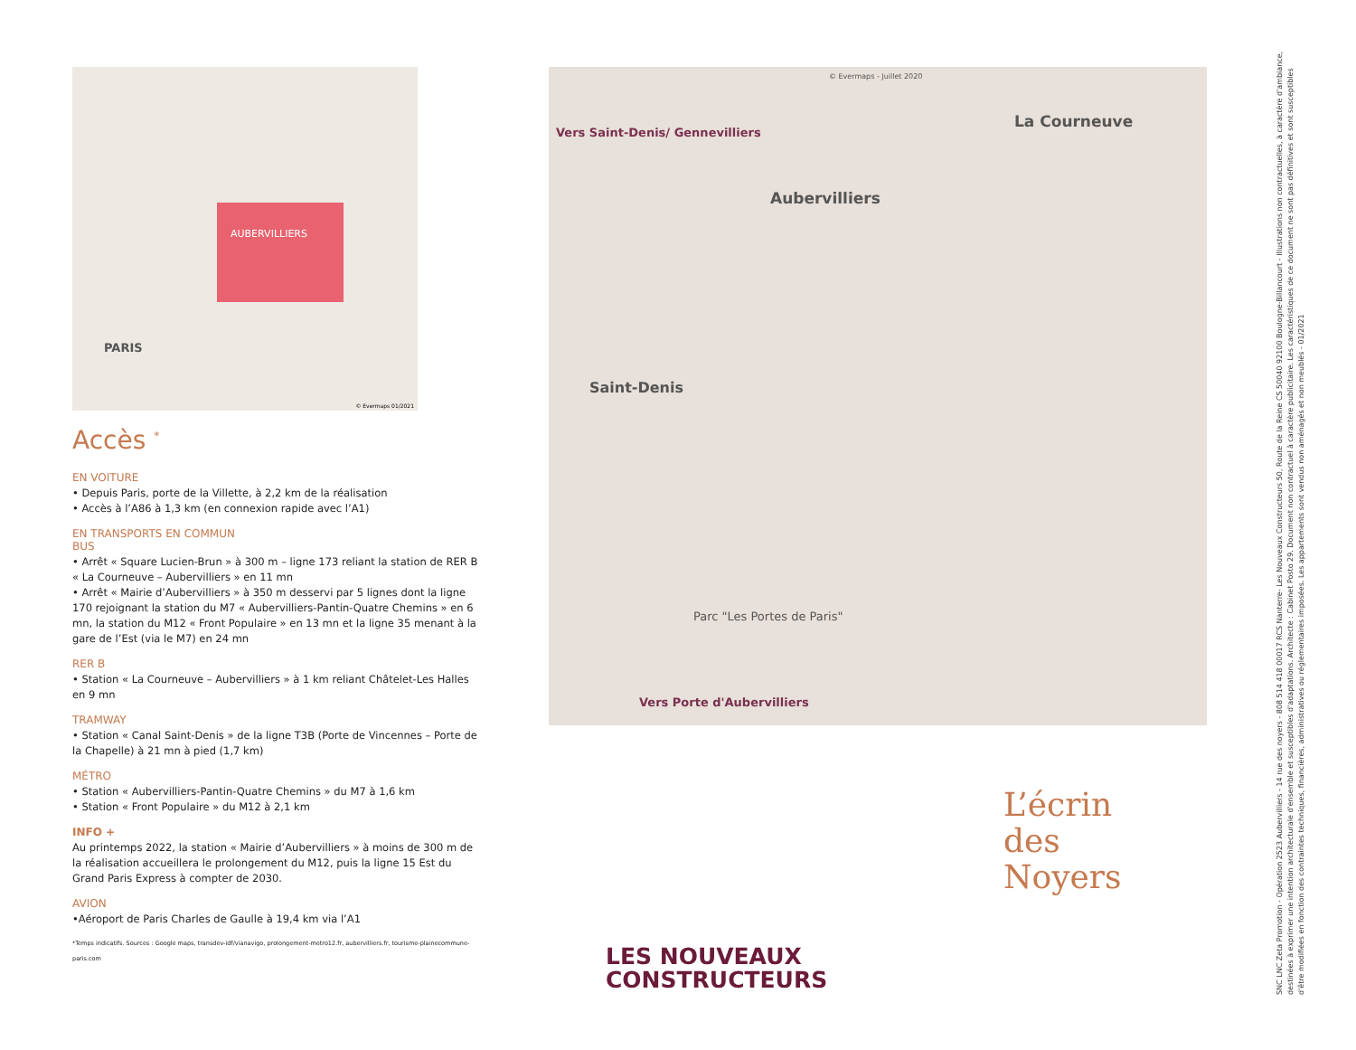AUBERVILLIERS
PARIS
© Evermaps 01/2021
Accès <sup>*</sup>
EN VOITURE
• Depuis Paris, porte de la Villette, à 2,2 km de la réalisation
• Accès à l’A86 à 1,3 km (en connexion rapide avec l’A1)
EN TRANSPORTS EN COMMUN
BUS
• Arrêt « Square Lucien-Brun » à 300 m – ligne 173 reliant la station de RER B « La Courneuve – Aubervilliers » en 11 mn
• Arrêt « Mairie d’Aubervilliers » à 350 m desservi par 5 lignes dont la ligne 170 rejoignant la station du M7 « Aubervilliers-Pantin-Quatre Chemins » en 6 mn, la station du M12 « Front Populaire » en 13 mn et la ligne 35 menant à la gare de l’Est (via le M7) en 24 mn
RER B
• Station « La Courneuve – Aubervilliers » à 1 km reliant Châtelet-Les Halles en 9 mn
TRAMWAY
• Station « Canal Saint-Denis » de la ligne T3B (Porte de Vincennes – Porte de la Chapelle) à 21 mn à pied (1,7 km)
MÉTRO
• Station « Aubervilliers-Pantin-Quatre Chemins » du M7 à 1,6 km
• Station « Front Populaire » du M12 à 2,1 km
INFO +
Au printemps 2022, la station « Mairie d’Aubervilliers » à moins de 300 m de la réalisation accueillera le prolongement du M12, puis la ligne 15 Est du Grand Paris Express à compter de 2030.
AVION
•Aéroport de Paris Charles de Gaulle à 19,4 km via l’A1
*Temps indicatifs. Sources : Google maps, transdev-idf/vianavigo, prolongement-metro12.fr, aubervilliers.fr, tourisme-plainecommune-paris.com
© Evermaps - Juillet 2020
La Courneuve
Aubervilliers
Saint-Denis
Vers Saint-Denis/ Gennevilliers
Vers Porte d'Aubervilliers
Parc "Les Portes de Paris"
L’écrin
des
Noyers
LES NOUVEAUX
CONSTRUCTEURS
SNC LNC Zeta Promotion - Opération 2523 Aubervilliers - 14 rue des noyers - 808 514 418 00017 RCS Nanterre- Les Nouveaux Constructeurs 50, Route de la Reine CS 50040 92100 Boulogne-Billancourt - Illustrations non contractuelles, à caractère d'ambiance, destinées à exprimer une intention architecturale d'ensemble et susceptibles d'adaptations. Architecte : Cabinet Posto 29. Document non contractuel à caractère publicitaire. Les caractéristiques de ce document ne sont pas définitives et sont susceptibles d'être modifiées en fonction des contraintes techniques, financières, administratives ou réglementaires imposées. Les appartements sont vendus non aménagés et non meublés - 01/2021